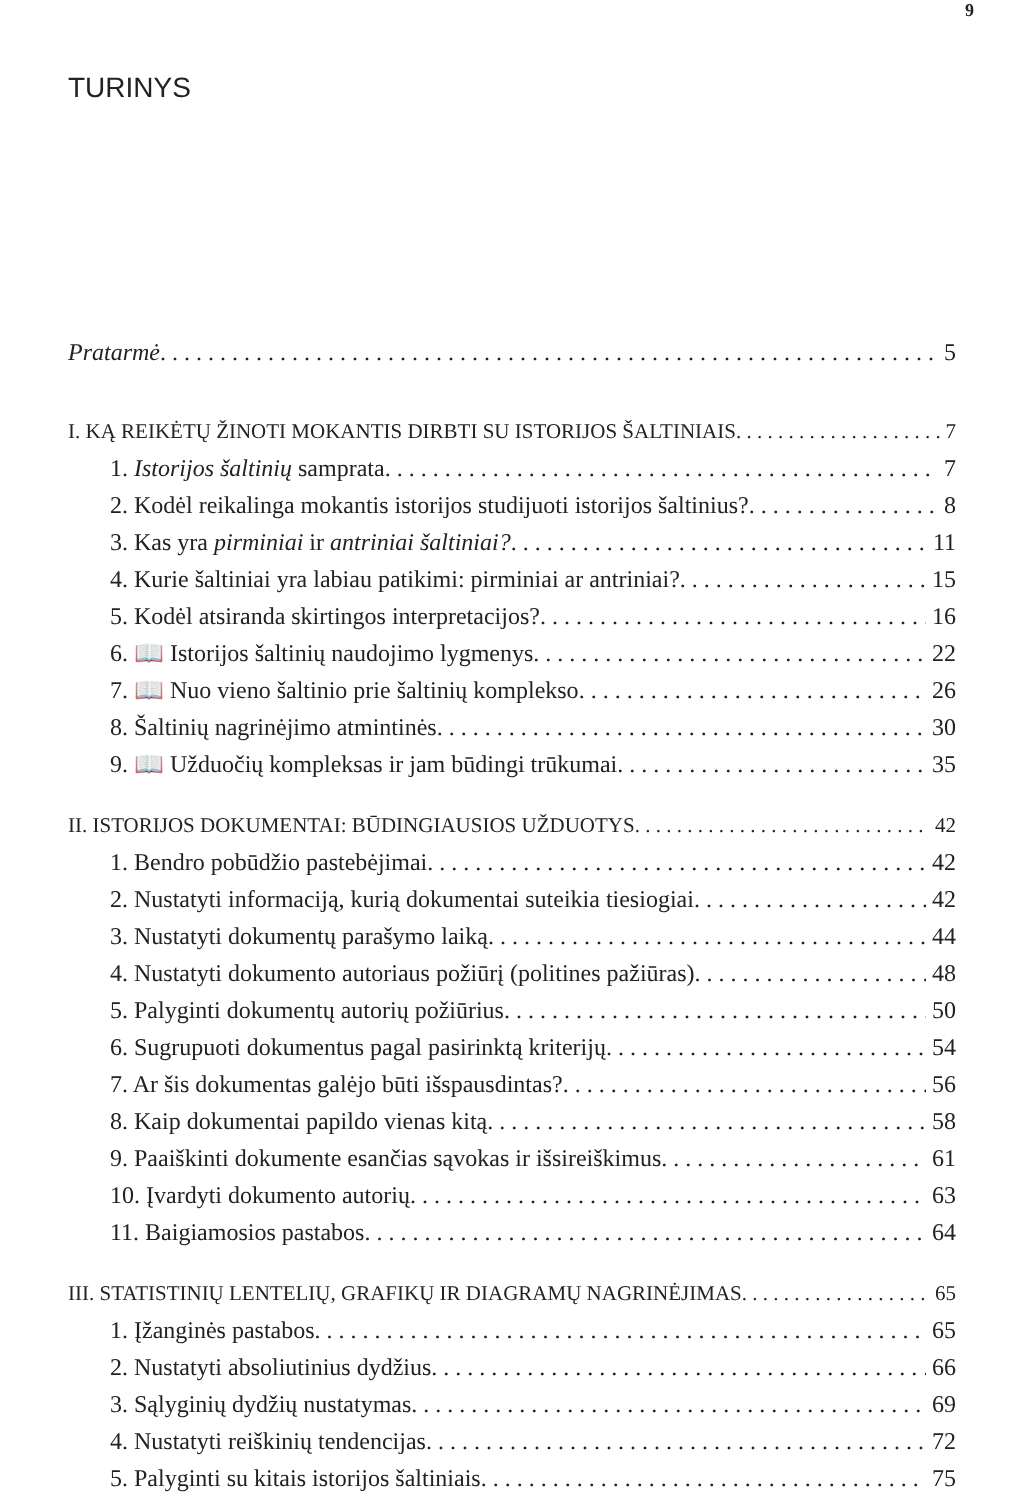9
TURINYS
Pratarmė 5
I. KĄ REIKĖTŲ ŽINOTI MOKANTIS DIRBTI SU ISTORIJOS ŠALTINIAIS 7
1. Istorijos šaltinių samprata 7
2. Kodėl reikalinga mokantis istorijos studijuoti istorijos šaltinius? 8
3. Kas yra pirminiai ir antriniai šaltiniai? 11
4. Kurie šaltiniai yra labiau patikimi: pirminiai ar antriniai? 15
5. Kodėl atsiranda skirtingos interpretacijos? 16
6. 📖 Istorijos šaltinių naudojimo lygmenys 22
7. 📖 Nuo vieno šaltinio prie šaltinių komplekso 26
8. Šaltinių nagrinėjimo atmintinės 30
9. 📖 Užduočių kompleksas ir jam būdingi trūkumai 35
II. ISTORIJOS DOKUMENTAI: BŪDINGIAUSIOS UŽDUOTYS 42
1. Bendro pobūdžio pastebėjimai 42
2. Nustatyti informaciją, kurią dokumentai suteikia tiesiogiai 42
3. Nustatyti dokumentų parašymo laiką 44
4. Nustatyti dokumento autoriaus požiūrį (politines pažiūras) 48
5. Palyginti dokumentų autorių požiūrius 50
6. Sugrupuoti dokumentus pagal pasirinktą kriterijų 54
7. Ar šis dokumentas galėjo būti išspausdintas? 56
8. Kaip dokumentai papildo vienas kitą 58
9. Paaiškinti dokumente esančias sąvokas ir išsireiškimus 61
10. Įvardyti dokumento autorių 63
11. Baigiamosios pastabos 64
III. STATISTINIŲ LENTELIŲ, GRAFIKŲ IR DIAGRAMŲ NAGRINĖJIMAS 65
1. Įžanginės pastabos 65
2. Nustatyti absoliutinius dydžius 66
3. Sąlyginių dydžių nustatymas 69
4. Nustatyti reiškinių tendencijas 72
5. Palyginti su kitais istorijos šaltiniais 75